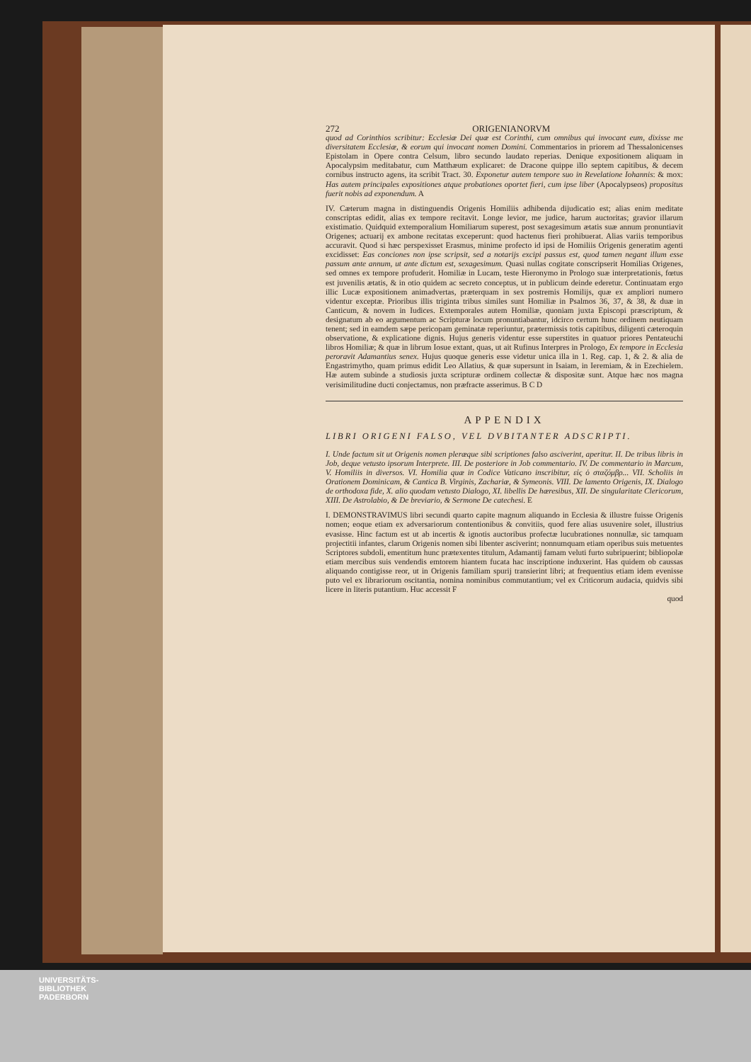272 ORIGENIANORVM
quod ad Corinthios scribitur: Ecclesiæ Dei quæ est Corinthi, cum omnibus qui invocant eum, dixisse me diversitatem Ecclesiæ, & eorum qui invocant nomen Domini. Commentarios in priorem ad Thessalonicenses Epistolam in Opere contra Celsum, libro secundo laudato reperias. Denique expositionem aliquam in Apocalypsim meditabatur, cum Matthæum explicaret: de Dracone quippe illo septem capitibus, & decem cornibus instructo agens, ita scribit Tract. 30. Exponetur autem tempore suo in Revelatione Iohannis: & mox: Has autem principales expositiones atque probationes oportet fieri, cum ipse liber (Apocalypseos) propositus fuerit nobis ad exponendum. A
IV. Cæterum magna in distinguendis Origenis Homiliis adhibenda dijudicatio est; alias enim meditate conscriptas edidit, alias ex tempore recitavit. Longe levior, me judice, harum auctoritas; gravior illarum existimatio. Quidquid extemporalium Homiliarum superest, post sexagesimum ætatis suæ annum pronuntiavit Origenes; actuarij ex ambone recitatas exceperunt: quod hactenus fieri prohibuerat. Alias variis temporibus accuravit. Quod si hæc perspexisset Erasmus, minime profecto id ipsi de Homiliis Origenis generatim agenti excidisset: Eas conciones non ipse scripsit, sed a notarijs excipi passus est, quod tamen negant illum esse passum ante annum, ut ante dictum est, sexagesimum. Quasi nullas cogitate conscripserit Homilias Origenes, sed omnes ex tempore profuderit. Homiliæ in Lucam, teste Hieronymo in Prologo suæ interpretationis, fœtus est juvenilis ætatis, & in otio quidem ac secreto conceptus, ut in publicum deinde ederetur. Continuatam ergo illic Lucæ expositionem animadvertas, præterquam in sex postremis Homilijs, quæ ex ampliori numero videntur exceptæ. Prioribus illis triginta tribus similes sunt Homiliæ in Psalmos 36, 37, & 38, & duæ in Canticum, & novem in Iudices. Extemporales autem Homiliæ, quoniam juxta Episcopi præscriptum, & designatum ab eo argumentum ac Scripturæ locum pronuntiabantur, idcirco certum hunc ordinem neutiquam tenent; sed in eamdem sæpe pericopam geminatæ reperiuntur, prætermissis totis capitibus, diligenti cæteroquin observatione, & explicatione dignis. Hujus generis videntur esse superstites in quatuor priores Pentateuchi libros Homiliæ; & quæ in librum Iosue extant, quas, ut ait Rufinus Interpres in Prologo, Ex tempore in Ecclesia peroravit Adamantius senex. Hujus quoque generis esse videtur unica illa in 1. Reg. cap. 1, & 2. & alia de Engastrimytho, quam primus edidit Leo Allatius, & quæ supersunt in Isaiam, in Ieremiam, & in Ezechielem. Hæ autem subinde a studiosis juxta scripturæ ordinem collectæ & dispositæ sunt. Atque hæc nos magna verisimilitudine ducti conjectamus, non præfracte asserimus. B C D
APPENDIX
LIBRI ORIGENI FALSO, VEL DVBITANTER ADSCRIPTI.
I. Unde factum sit ut Origenis nomen pleræque sibi scriptiones falso asciverint, aperitur. II. De tribus libris in Job, deque vetusto ipsorum Interprete. III. De posteriore in Job commentario. IV. De commentario in Marcum, V. Homiliis in diversos. VI. Homilia quæ in Codice Vaticano inscribitur, εἰς ὁ σταζόμβρ... VII. Scholiis in Orationem Dominicam, & Cantica B. Virginis, Zachariæ, & Symeonis. VIII. De lamento Origenis, IX. Dialogo de orthodoxa fide, X. alio quodam vetusto Dialogo, XI. libellis De hæresibus, XII. De singularitate Clericorum, XIII. De Astrolabio, & De breviario, & Sermone De catechesi. E
I. DEMONSTRAVIMUS libri secundi quarto capite magnum aliquando in Ecclesia & illustre fuisse Origenis nomen; eoque etiam ex adversariorum contentionibus & convitiis, quod fere alias usuvenire solet, illustrius evasisse. Hinc factum est ut ab incertis & ignotis auctoribus profectæ lucubrationes nonnullæ, sic tamquam projectitii infantes, clarum Origenis nomen sibi libenter asciverint; nonnumquam etiam operibus suis metuentes Scriptores subdoli, ementitum hunc prætexentes titulum, Adamantij famam veluti furto subripuerint; bibliopolæ etiam mercibus suis vendendis emtorem hiantem fucata hac inscriptione induxerint. Has quidem ob caussas aliquando contigisse reor, ut in Origenis familiam spurij transierint libri; at frequentius etiam idem evenisse puto vel ex librariorum oscitantia, nomina nominibus commutantium; vel ex Criticorum audacia, quidvis sibi licere in literis putantium. Huc accessit F
quod
UNIVERSITÄTS-
BIBLIOTHEK
PADERBORN